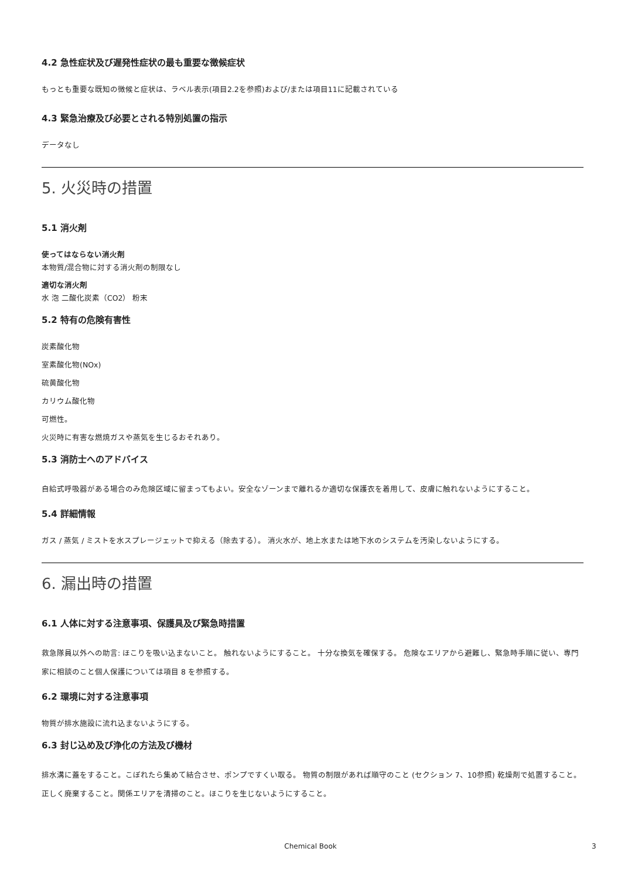4.2 急性症状及び遅発性症状の最も重要な徴候症状
もっとも重要な既知の徴候と症状は、ラベル表示(項目2.2を参照)および/または項目11に記載されている
4.3 緊急治療及び必要とされる特別処置の指示
データなし
5. 火災時の措置
5.1 消火剤
使ってはならない消火剤
本物質/混合物に対する消火剤の制限なし
適切な消火剤
水 泡 二酸化炭素（CO2） 粉末
5.2 特有の危険有害性
炭素酸化物
室素酸化物(NOx)
硫黄酸化物
カリウム酸化物
可燃性。
火災時に有害な燃焼ガスや蒸気を生じるおそれあり。
5.3 消防士へのアドバイス
自給式呼吸器がある場合のみ危険区域に留まってもよい。安全なゾーンまで離れるか適切な保護衣を着用して、皮膚に触れないようにすること。
5.4 詳細情報
ガス / 蒸気 / ミストを水スプレージェットで抑える（除去する）。 消火水が、地上水または地下水のシステムを汚染しないようにする。
6. 漏出時の措置
6.1 人体に対する注意事項、保護具及び緊急時措置
救急隊員以外への助言: ほこりを吸い込まないこと。 触れないようにすること。 十分な換気を確保する。 危険なエリアから避難し、緊急時手順に従い、専門家に相談のこと個人保護については項目 8 を参照する。
6.2 環境に対する注意事項
物質が排水施設に流れ込まないようにする。
6.3 封じ込め及び浄化の方法及び機材
排水溝に蓋をすること。こぼれたら集めて結合させ、ポンプですくい取る。 物質の制限があれば順守のこと (セクション 7、10参照) 乾燥剤で処置すること。正しく廃棄すること。関係エリアを清掃のこと。ほこりを生じないようにすること。
Chemical Book 3